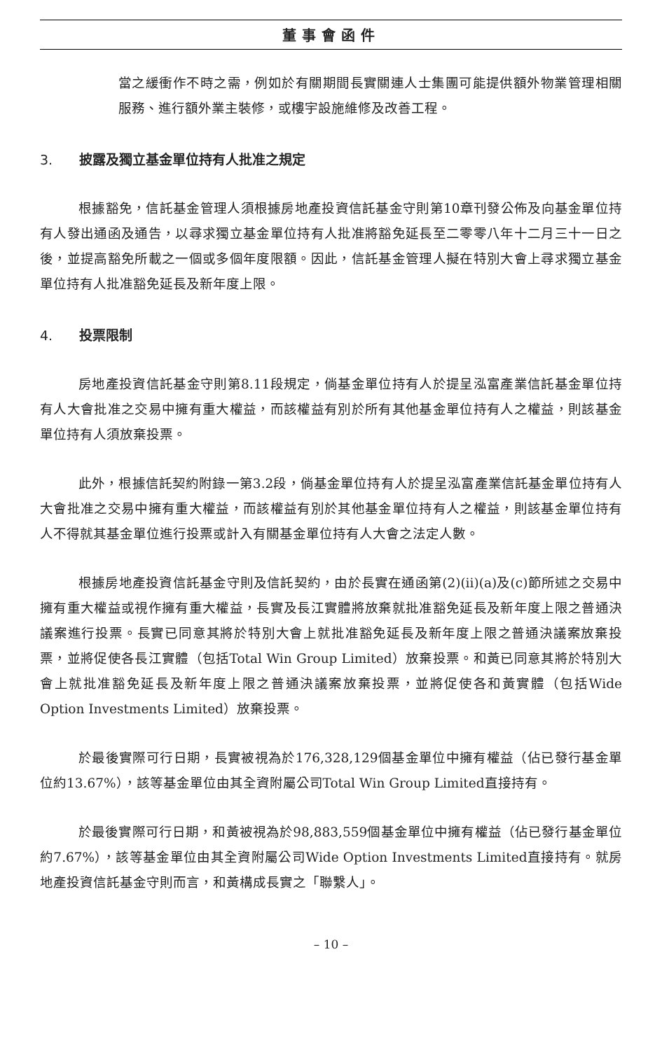董事會函件
當之緩衝作不時之需，例如於有關期間長實關連人士集團可能提供額外物業管理相關服務、進行額外業主裝修，或樓宇設施維修及改善工程。
3. 披露及獨立基金單位持有人批准之規定
根據豁免，信託基金管理人須根據房地產投資信託基金守則第10章刊發公佈及向基金單位持有人發出通函及通告，以尋求獨立基金單位持有人批准將豁免延長至二零零八年十二月三十一日之後，並提高豁免所載之一個或多個年度限額。因此，信託基金管理人擬在特別大會上尋求獨立基金單位持有人批准豁免延長及新年度上限。
4. 投票限制
房地產投資信託基金守則第8.11段規定，倘基金單位持有人於提呈泓富產業信託基金單位持有人大會批准之交易中擁有重大權益，而該權益有別於所有其他基金單位持有人之權益，則該基金單位持有人須放棄投票。
此外，根據信託契約附錄一第3.2段，倘基金單位持有人於提呈泓富產業信託基金單位持有人大會批准之交易中擁有重大權益，而該權益有別於其他基金單位持有人之權益，則該基金單位持有人不得就其基金單位進行投票或計入有關基金單位持有人大會之法定人數。
根據房地產投資信託基金守則及信託契約，由於長實在通函第(2)(ii)(a)及(c)節所述之交易中擁有重大權益或視作擁有重大權益，長實及長江實體將放棄就批准豁免延長及新年度上限之普通決議案進行投票。長實已同意其將於特別大會上就批准豁免延長及新年度上限之普通決議案放棄投票，並將促使各長江實體（包括Total Win Group Limited）放棄投票。和黃已同意其將於特別大會上就批准豁免延長及新年度上限之普通決議案放棄投票，並將促使各和黃實體（包括Wide Option Investments Limited）放棄投票。
於最後實際可行日期，長實被視為於176,328,129個基金單位中擁有權益（佔已發行基金單位約13.67%），該等基金單位由其全資附屬公司Total Win Group Limited直接持有。
於最後實際可行日期，和黃被視為於98,883,559個基金單位中擁有權益（佔已發行基金單位約7.67%），該等基金單位由其全資附屬公司Wide Option Investments Limited直接持有。就房地產投資信託基金守則而言，和黃構成長實之「聯繫人」。
– 10 –